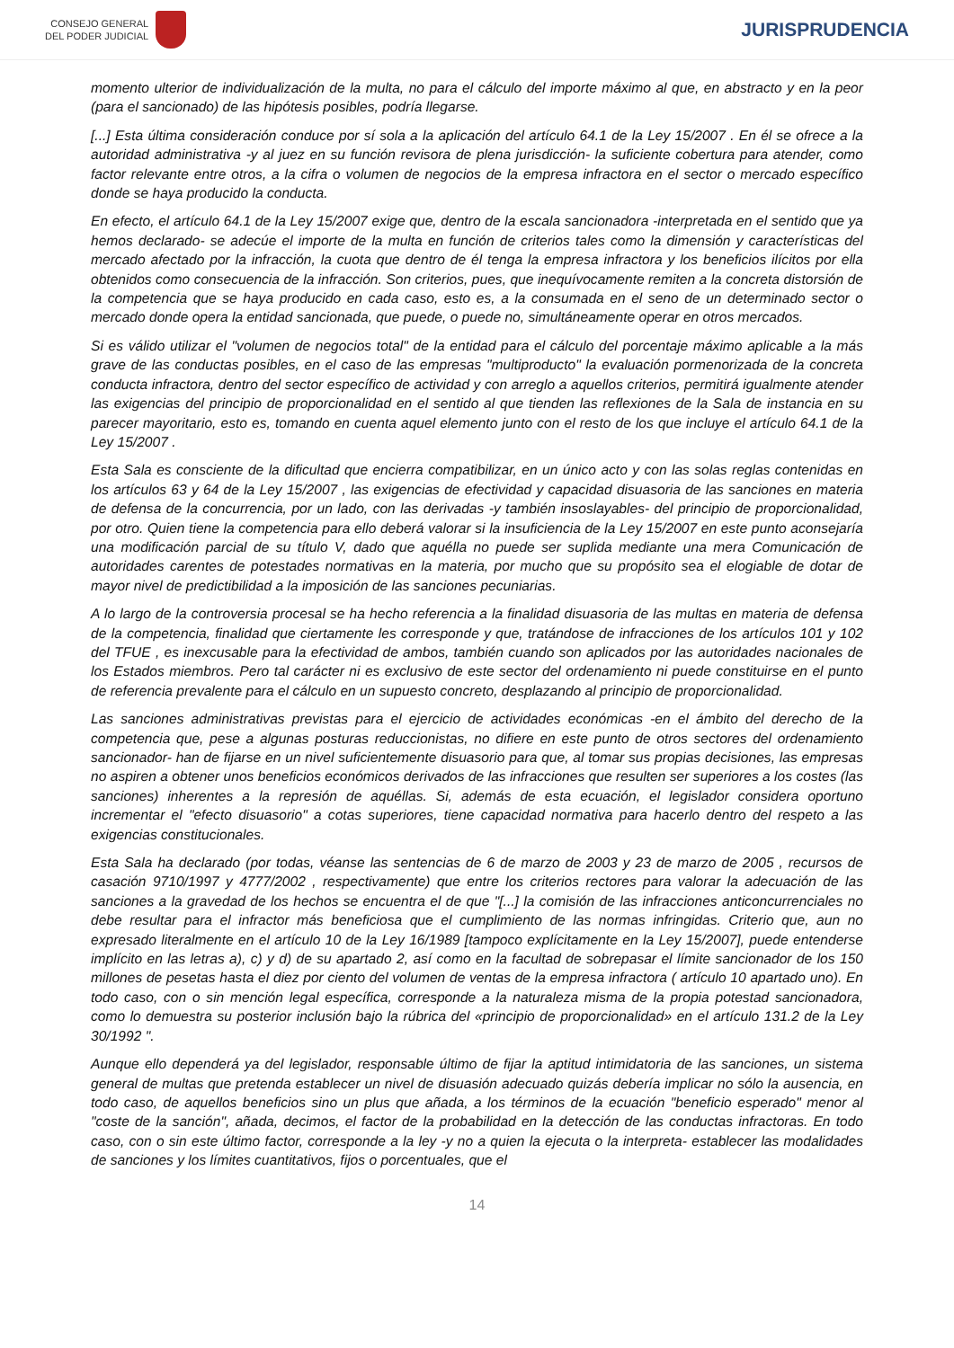CONSEJO GENERAL
DEL PODER JUDICIAL
JURISPRUDENCIA
momento ulterior de individualización de la multa, no para el cálculo del importe máximo al que, en abstracto y en la peor (para el sancionado) de las hipótesis posibles, podría llegarse.
[...] Esta última consideración conduce por sí sola a la aplicación del artículo 64.1 de la Ley 15/2007 . En él se ofrece a la autoridad administrativa -y al juez en su función revisora de plena jurisdicción- la suficiente cobertura para atender, como factor relevante entre otros, a la cifra o volumen de negocios de la empresa infractora en el sector o mercado específico donde se haya producido la conducta.
En efecto, el artículo 64.1 de la Ley 15/2007 exige que, dentro de la escala sancionadora -interpretada en el sentido que ya hemos declarado- se adecúe el importe de la multa en función de criterios tales como la dimensión y características del mercado afectado por la infracción, la cuota que dentro de él tenga la empresa infractora y los beneficios ilícitos por ella obtenidos como consecuencia de la infracción. Son criterios, pues, que inequívocamente remiten a la concreta distorsión de la competencia que se haya producido en cada caso, esto es, a la consumada en el seno de un determinado sector o mercado donde opera la entidad sancionada, que puede, o puede no, simultáneamente operar en otros mercados.
Si es válido utilizar el "volumen de negocios total" de la entidad para el cálculo del porcentaje máximo aplicable a la más grave de las conductas posibles, en el caso de las empresas "multiproducto" la evaluación pormenorizada de la concreta conducta infractora, dentro del sector específico de actividad y con arreglo a aquellos criterios, permitirá igualmente atender las exigencias del principio de proporcionalidad en el sentido al que tienden las reflexiones de la Sala de instancia en su parecer mayoritario, esto es, tomando en cuenta aquel elemento junto con el resto de los que incluye el artículo 64.1 de la Ley 15/2007 .
Esta Sala es consciente de la dificultad que encierra compatibilizar, en un único acto y con las solas reglas contenidas en los artículos 63 y 64 de la Ley 15/2007 , las exigencias de efectividad y capacidad disuasoria de las sanciones en materia de defensa de la concurrencia, por un lado, con las derivadas -y también insoslayables- del principio de proporcionalidad, por otro. Quien tiene la competencia para ello deberá valorar si la insuficiencia de la Ley 15/2007 en este punto aconsejaría una modificación parcial de su título V, dado que aquélla no puede ser suplida mediante una mera Comunicación de autoridades carentes de potestades normativas en la materia, por mucho que su propósito sea el elogiable de dotar de mayor nivel de predictibilidad a la imposición de las sanciones pecuniarias.
A lo largo de la controversia procesal se ha hecho referencia a la finalidad disuasoria de las multas en materia de defensa de la competencia, finalidad que ciertamente les corresponde y que, tratándose de infracciones de los artículos 101 y 102 del TFUE , es inexcusable para la efectividad de ambos, también cuando son aplicados por las autoridades nacionales de los Estados miembros. Pero tal carácter ni es exclusivo de este sector del ordenamiento ni puede constituirse en el punto de referencia prevalente para el cálculo en un supuesto concreto, desplazando al principio de proporcionalidad.
Las sanciones administrativas previstas para el ejercicio de actividades económicas -en el ámbito del derecho de la competencia que, pese a algunas posturas reduccionistas, no difiere en este punto de otros sectores del ordenamiento sancionador- han de fijarse en un nivel suficientemente disuasorio para que, al tomar sus propias decisiones, las empresas no aspiren a obtener unos beneficios económicos derivados de las infracciones que resulten ser superiores a los costes (las sanciones) inherentes a la represión de aquéllas. Si, además de esta ecuación, el legislador considera oportuno incrementar el "efecto disuasorio" a cotas superiores, tiene capacidad normativa para hacerlo dentro del respeto a las exigencias constitucionales.
Esta Sala ha declarado (por todas, véanse las sentencias de 6 de marzo de 2003 y 23 de marzo de 2005 , recursos de casación 9710/1997 y 4777/2002 , respectivamente) que entre los criterios rectores para valorar la adecuación de las sanciones a la gravedad de los hechos se encuentra el de que "[...] la comisión de las infracciones anticoncurrenciales no debe resultar para el infractor más beneficiosa que el cumplimiento de las normas infringidas. Criterio que, aun no expresado literalmente en el artículo 10 de la Ley 16/1989 [tampoco explícitamente en la Ley 15/2007], puede entenderse implícito en las letras a), c) y d) de su apartado 2, así como en la facultad de sobrepasar el límite sancionador de los 150 millones de pesetas hasta el diez por ciento del volumen de ventas de la empresa infractora ( artículo 10 apartado uno). En todo caso, con o sin mención legal específica, corresponde a la naturaleza misma de la propia potestad sancionadora, como lo demuestra su posterior inclusión bajo la rúbrica del «principio de proporcionalidad» en el artículo 131.2 de la Ley 30/1992 ".
Aunque ello dependerá ya del legislador, responsable último de fijar la aptitud intimidatoria de las sanciones, un sistema general de multas que pretenda establecer un nivel de disuasión adecuado quizás debería implicar no sólo la ausencia, en todo caso, de aquellos beneficios sino un plus que añada, a los términos de la ecuación "beneficio esperado" menor al "coste de la sanción", añada, decimos, el factor de la probabilidad en la detección de las conductas infractoras. En todo caso, con o sin este último factor, corresponde a la ley -y no a quien la ejecuta o la interpreta- establecer las modalidades de sanciones y los límites cuantitativos, fijos o porcentuales, que el
14